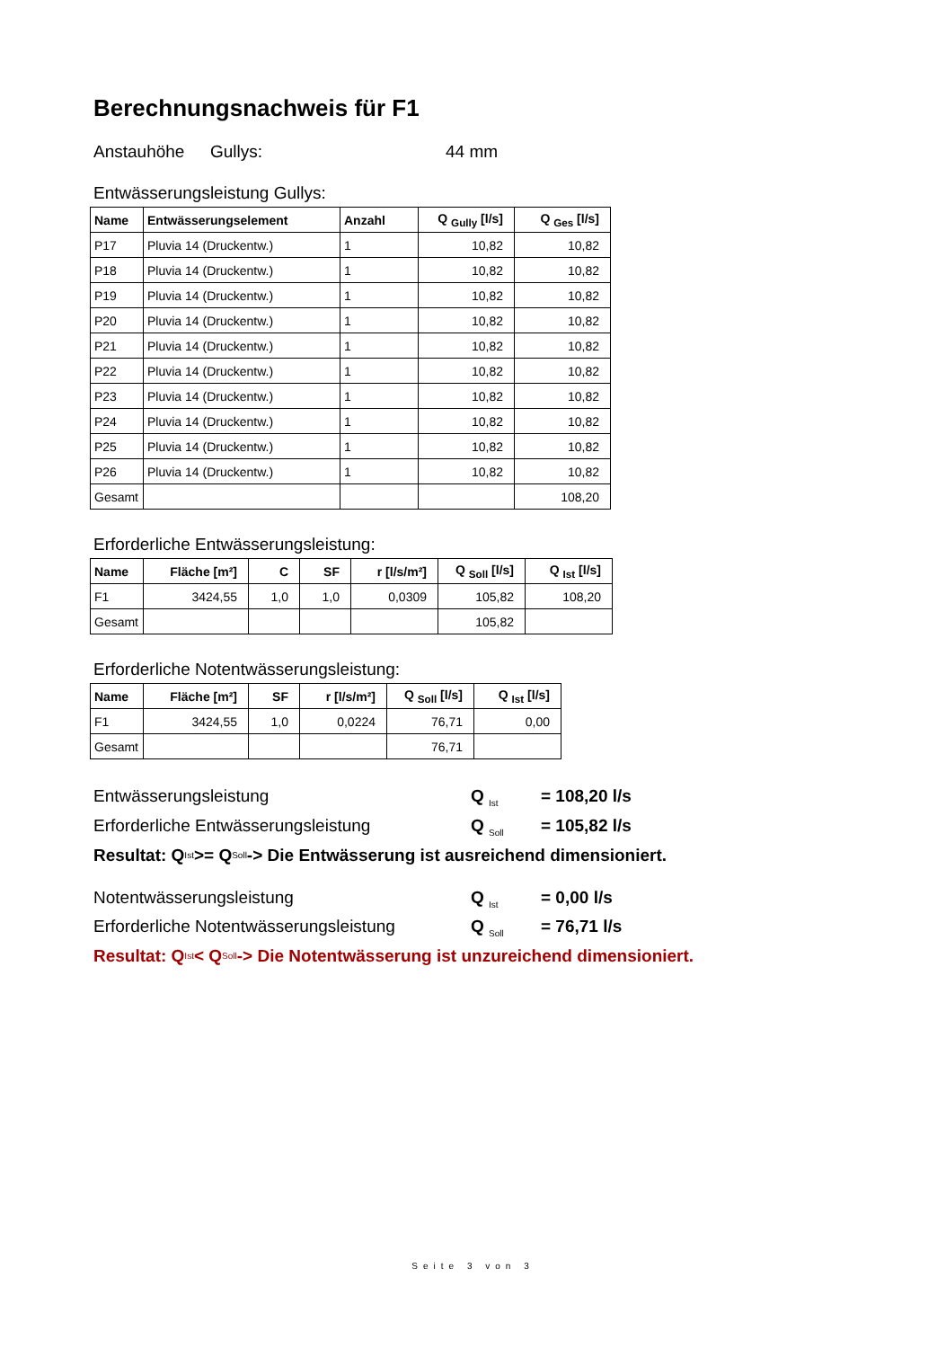Berechnungsnachweis für F1
Anstauhöhe Gullys: 44 mm
Entwässerungsleistung Gullys:
| Name | Entwässerungselement | Anzahl | Q <sub>Gully</sub> [l/s] | Q <sub>Ges</sub> [l/s] |
| --- | --- | --- | --- | --- |
| P17 | Pluvia 14 (Druckentw.) | 1 | 10,82 | 10,82 |
| P18 | Pluvia 14 (Druckentw.) | 1 | 10,82 | 10,82 |
| P19 | Pluvia 14 (Druckentw.) | 1 | 10,82 | 10,82 |
| P20 | Pluvia 14 (Druckentw.) | 1 | 10,82 | 10,82 |
| P21 | Pluvia 14 (Druckentw.) | 1 | 10,82 | 10,82 |
| P22 | Pluvia 14 (Druckentw.) | 1 | 10,82 | 10,82 |
| P23 | Pluvia 14 (Druckentw.) | 1 | 10,82 | 10,82 |
| P24 | Pluvia 14 (Druckentw.) | 1 | 10,82 | 10,82 |
| P25 | Pluvia 14 (Druckentw.) | 1 | 10,82 | 10,82 |
| P26 | Pluvia 14 (Druckentw.) | 1 | 10,82 | 10,82 |
| Gesamt | | | | 108,20 |
Erforderliche Entwässerungsleistung:
| Name | Fläche [m²] | C | SF | r [l/s/m²] | Q <sub>Soll</sub> [l/s] | Q <sub>Ist</sub> [l/s] |
| --- | --- | --- | --- | --- | --- | --- |
| F1 | 3424,55 | 1,0 | 1,0 | 0,0309 | 105,82 | 108,20 |
| Gesamt | | | | | 105,82 | |
Erforderliche Notentwässerungsleistung:
| Name | Fläche [m²] | SF | r [l/s/m²] | Q <sub>Soll</sub> [l/s] | Q <sub>Ist</sub> [l/s] |
| --- | --- | --- | --- | --- | --- |
| F1 | 3424,55 | 1,0 | 0,0224 | 76,71 | 0,00 |
| Gesamt | | | | 76,71 | |
Entwässerungsleistung Q <sub>Ist</sub> = 108,20 l/s
Erforderliche Entwässerungsleistung Q <sub>Soll</sub> = 105,82 l/s
Resultat: Q <sub>Ist</sub> >= Q <sub>Soll</sub> -> Die Entwässerung ist ausreichend dimensioniert.
Notentwässerungsleistung Q <sub>Ist</sub> = 0,00 l/s
Erforderliche Notentwässerungsleistung Q <sub>Soll</sub> = 76,71 l/s
Resultat: Q <sub>Ist</sub> < Q <sub>Soll</sub> -> Die Notentwässerung ist unzureichend dimensioniert.
Seite 3 von 3